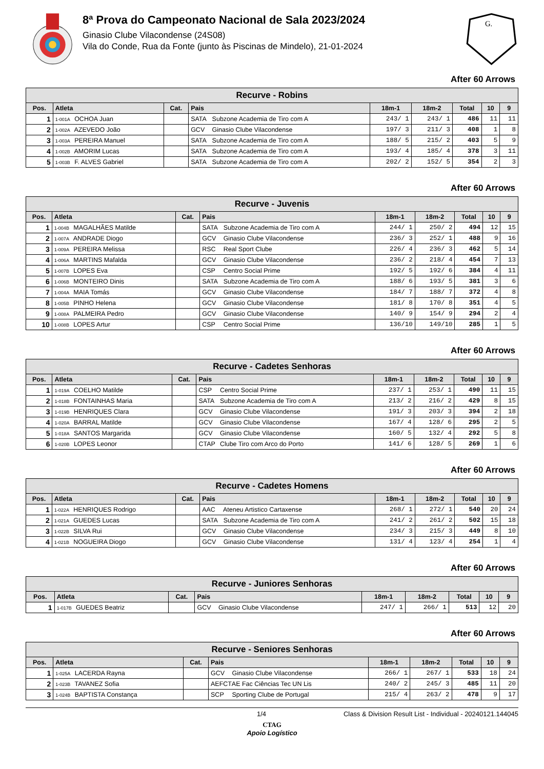8ª Prova do Campeonato Nacional de Sala 2023/2024
Ginasio Clube Vilacondense (24S08)
Vila do Conde, Rua da Fonte (junto às Piscinas de Mindelo), 21-01-2024
G.
After 60 Arrows
| Recurve - Robins | | | | | | | | |
| --- | --- | --- | --- | --- | --- | --- | --- | --- |
| Pos. | Atleta | Cat. | Pais | 18m-1 | 18m-2 | Total | 10 | 9 |
| 1 | 1-001A OCHOA Juan | | SATA Subzone Academia de Tiro com A | 243/ 1 | 243/ 1 | 486 | 11 | 11 |
| 2 | 1-002A AZEVEDO João | | GCV Ginasio Clube Vilacondense | 197/ 3 | 211/ 3 | 408 | 1 | 8 |
| 3 | 1-003A PEREIRA Manuel | | SATA Subzone Academia de Tiro com A | 188/ 5 | 215/ 2 | 403 | 5 | 9 |
| 4 | 1-002B AMORIM Lucas | | SATA Subzone Academia de Tiro com A | 193/ 4 | 185/ 4 | 378 | 3 | 11 |
| 5 | 1-003B F. ALVES Gabriel | | SATA Subzone Academia de Tiro com A | 202/ 2 | 152/ 5 | 354 | 2 | 3 |
After 60 Arrows
| Recurve - Juvenis | | | | | | | | |
| --- | --- | --- | --- | --- | --- | --- | --- | --- |
| Pos. | Atleta | Cat. | Pais | 18m-1 | 18m-2 | Total | 10 | 9 |
| 1 | 1-004B MAGALHÃES Matilde | | SATA Subzone Academia de Tiro com A | 244/ 1 | 250/ 2 | 494 | 12 | 15 |
| 2 | 1-007A ANDRADE Diogo | | GCV Ginasio Clube Vilacondense | 236/ 3 | 252/ 1 | 488 | 9 | 16 |
| 3 | 1-009A PEREIRA Melissa | | RSC Real Sport Clube | 226/ 4 | 236/ 3 | 462 | 5 | 14 |
| 4 | 1-006A MARTINS Mafalda | | GCV Ginasio Clube Vilacondense | 236/ 2 | 218/ 4 | 454 | 7 | 13 |
| 5 | 1-007B LOPES Eva | | CSP Centro Social Prime | 192/ 5 | 192/ 6 | 384 | 4 | 11 |
| 6 | 1-006B MONTEIRO Dinis | | SATA Subzone Academia de Tiro com A | 188/ 6 | 193/ 5 | 381 | 3 | 6 |
| 7 | 1-004A MAIA Tomás | | GCV Ginasio Clube Vilacondense | 184/ 7 | 188/ 7 | 372 | 4 | 8 |
| 8 | 1-005B PINHO Helena | | GCV Ginasio Clube Vilacondense | 181/ 8 | 170/ 8 | 351 | 4 | 5 |
| 9 | 1-008A PALMEIRA Pedro | | GCV Ginasio Clube Vilacondense | 140/ 9 | 154/ 9 | 294 | 2 | 4 |
| 10 | 1-008B LOPES Artur | | CSP Centro Social Prime | 136/10 | 149/10 | 285 | 1 | 5 |
After 60 Arrows
| Recurve - Cadetes Senhoras | | | | | | | | |
| --- | --- | --- | --- | --- | --- | --- | --- | --- |
| Pos. | Atleta | Cat. | Pais | 18m-1 | 18m-2 | Total | 10 | 9 |
| 1 | 1-019A COELHO Matilde | | CSP Centro Social Prime | 237/ 1 | 253/ 1 | 490 | 11 | 15 |
| 2 | 1-018B FONTAINHAS Maria | | SATA Subzone Academia de Tiro com A | 213/ 2 | 216/ 2 | 429 | 8 | 15 |
| 3 | 1-019B HENRIQUES Clara | | GCV Ginasio Clube Vilacondense | 191/ 3 | 203/ 3 | 394 | 2 | 18 |
| 4 | 1-020A BARRAL Matilde | | GCV Ginasio Clube Vilacondense | 167/ 4 | 128/ 6 | 295 | 2 | 5 |
| 5 | 1-018A SANTOS Margarida | | GCV Ginasio Clube Vilacondense | 160/ 5 | 132/ 4 | 292 | 5 | 8 |
| 6 | 1-020B LOPES Leonor | | CTAP Clube Tiro com Arco do Porto | 141/ 6 | 128/ 5 | 269 | 1 | 6 |
After 60 Arrows
| Recurve - Cadetes Homens | | | | | | | | |
| --- | --- | --- | --- | --- | --- | --- | --- | --- |
| Pos. | Atleta | Cat. | Pais | 18m-1 | 18m-2 | Total | 10 | 9 |
| 1 | 1-022A HENRIQUES Rodrigo | | AAC Ateneu Artistico Cartaxense | 268/ 1 | 272/ 1 | 540 | 20 | 24 |
| 2 | 1-021A GUEDES Lucas | | SATA Subzone Academia de Tiro com A | 241/ 2 | 261/ 2 | 502 | 15 | 18 |
| 3 | 1-022B SILVA Rui | | GCV Ginasio Clube Vilacondense | 234/ 3 | 215/ 3 | 449 | 8 | 10 |
| 4 | 1-021B NOGUEIRA Diogo | | GCV Ginasio Clube Vilacondense | 131/ 4 | 123/ 4 | 254 | 1 | 4 |
After 60 Arrows
| Recurve - Juniores Senhoras | | | | | | | | |
| --- | --- | --- | --- | --- | --- | --- | --- | --- |
| Pos. | Atleta | Cat. | Pais | 18m-1 | 18m-2 | Total | 10 | 9 |
| 1 | 1-017B GUEDES Beatriz | | GCV Ginasio Clube Vilacondense | 247/ 1 | 266/ 1 | 513 | 12 | 20 |
After 60 Arrows
| Recurve - Seniores Senhoras | | | | | | | | |
| --- | --- | --- | --- | --- | --- | --- | --- | --- |
| Pos. | Atleta | Cat. | Pais | 18m-1 | 18m-2 | Total | 10 | 9 |
| 1 | 1-025A LACERDA Rayna | | GCV Ginasio Clube Vilacondense | 266/ 1 | 267/ 1 | 533 | 18 | 24 |
| 2 | 1-023B TAVANEZ Sofia | | AEFCT AE Fac Ciências Tec UN Lis | 240/ 2 | 245/ 3 | 485 | 11 | 20 |
| 3 | 1-024B BAPTISTA Constança | | SCP Sporting Clube de Portugal | 215/ 4 | 263/ 2 | 478 | 9 | 17 |
1/4 Class & Division Result List - Individual - 20240121.144045
CTAG
Apoio Logístico